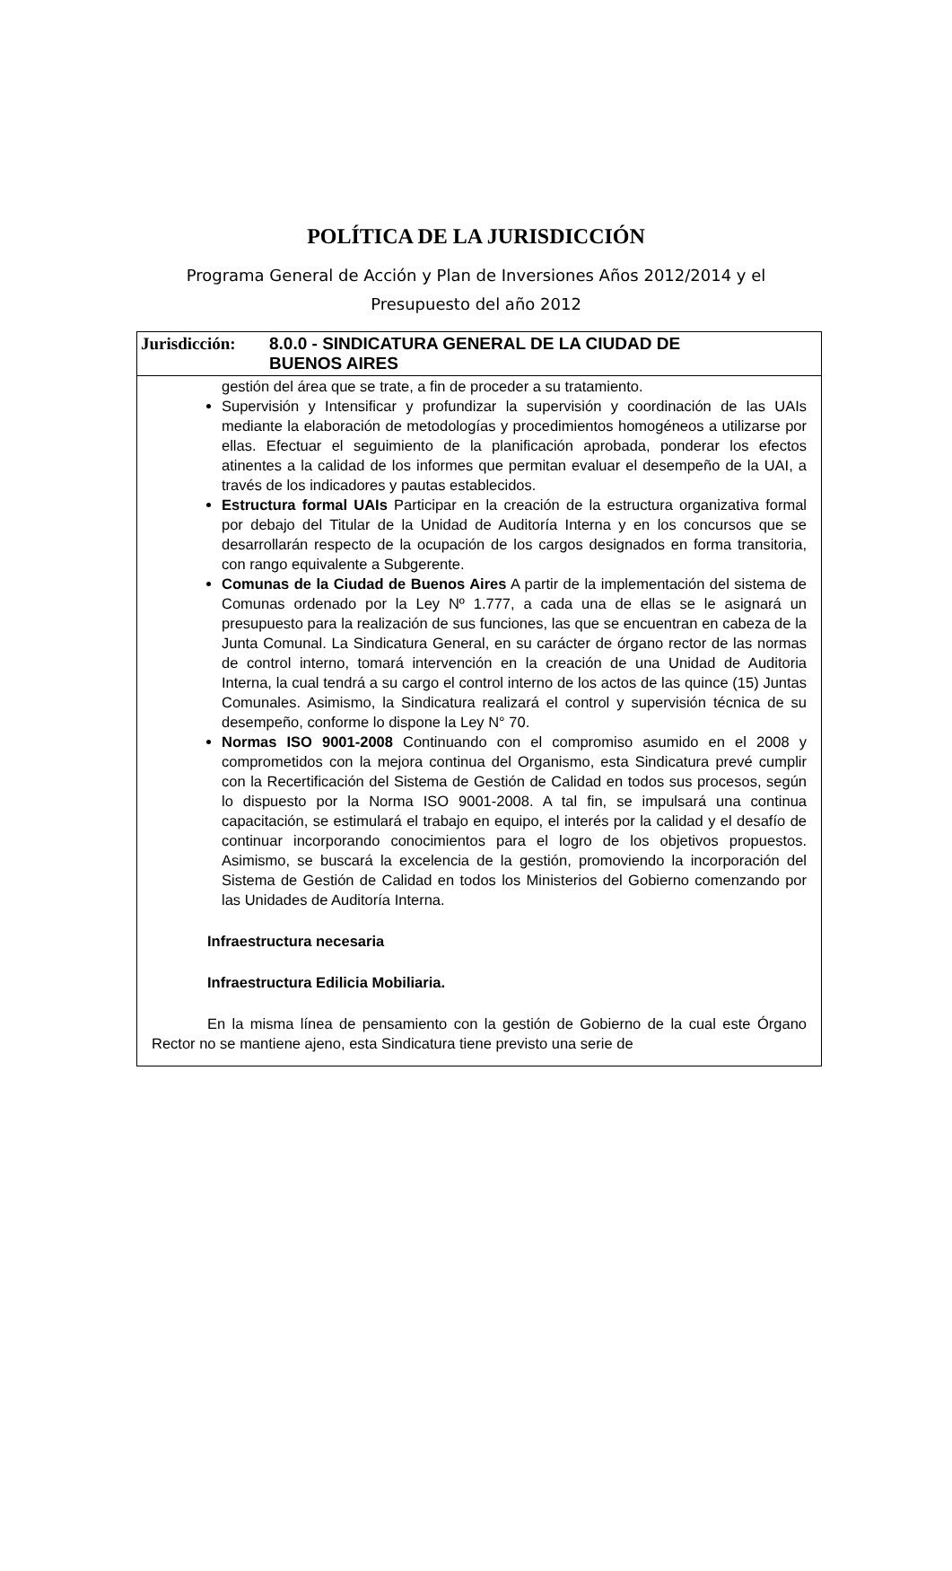POLÍTICA DE LA JURISDICCIÓN
Programa General de Acción y Plan de Inversiones Años 2012/2014 y el
Presupuesto del año 2012
Jurisdicción:
8.0.0 - SINDICATURA GENERAL DE LA CIUDAD DE
BUENOS AIRES
gestión del área que se trate, a fin de proceder a su tratamiento.
Supervisión y Intensificar y profundizar la supervisión y coordinación de las UAIs mediante la elaboración de metodologías y procedimientos homogéneos a utilizarse por ellas. Efectuar el seguimiento de la planificación aprobada, ponderar los efectos atinentes a la calidad de los informes que permitan evaluar el desempeño de la UAI, a través de los indicadores y pautas establecidos.
Estructura formal UAIs Participar en la creación de la estructura organizativa formal por debajo del Titular de la Unidad de Auditoría Interna y en los concursos que se desarrollarán respecto de la ocupación de los cargos designados en forma transitoria, con rango equivalente a Subgerente.
Comunas de la Ciudad de Buenos Aires A partir de la implementación del sistema de Comunas ordenado por la Ley Nº 1.777, a cada una de ellas se le asignará un presupuesto para la realización de sus funciones, las que se encuentran en cabeza de la Junta Comunal. La Sindicatura General, en su carácter de órgano rector de las normas de control interno, tomará intervención en la creación de una Unidad de Auditoria Interna, la cual tendrá a su cargo el control interno de los actos de las quince (15) Juntas Comunales. Asimismo, la Sindicatura realizará el control y supervisión técnica de su desempeño, conforme lo dispone la Ley N° 70.
Normas ISO 9001-2008 Continuando con el compromiso asumido en el 2008 y comprometidos con la mejora continua del Organismo, esta Sindicatura prevé cumplir con la Recertificación del Sistema de Gestión de Calidad en todos sus procesos, según lo dispuesto por la Norma ISO 9001-2008. A tal fin, se impulsará una continua capacitación, se estimulará el trabajo en equipo, el interés por la calidad y el desafío de continuar incorporando conocimientos para el logro de los objetivos propuestos. Asimismo, se buscará la excelencia de la gestión, promoviendo la incorporación del Sistema de Gestión de Calidad en todos los Ministerios del Gobierno comenzando por las Unidades de Auditoría Interna.
Infraestructura necesaria
Infraestructura Edilicia Mobiliaria.
En la misma línea de pensamiento con la gestión de Gobierno de la cual este Órgano Rector no se mantiene ajeno, esta Sindicatura tiene previsto una serie de